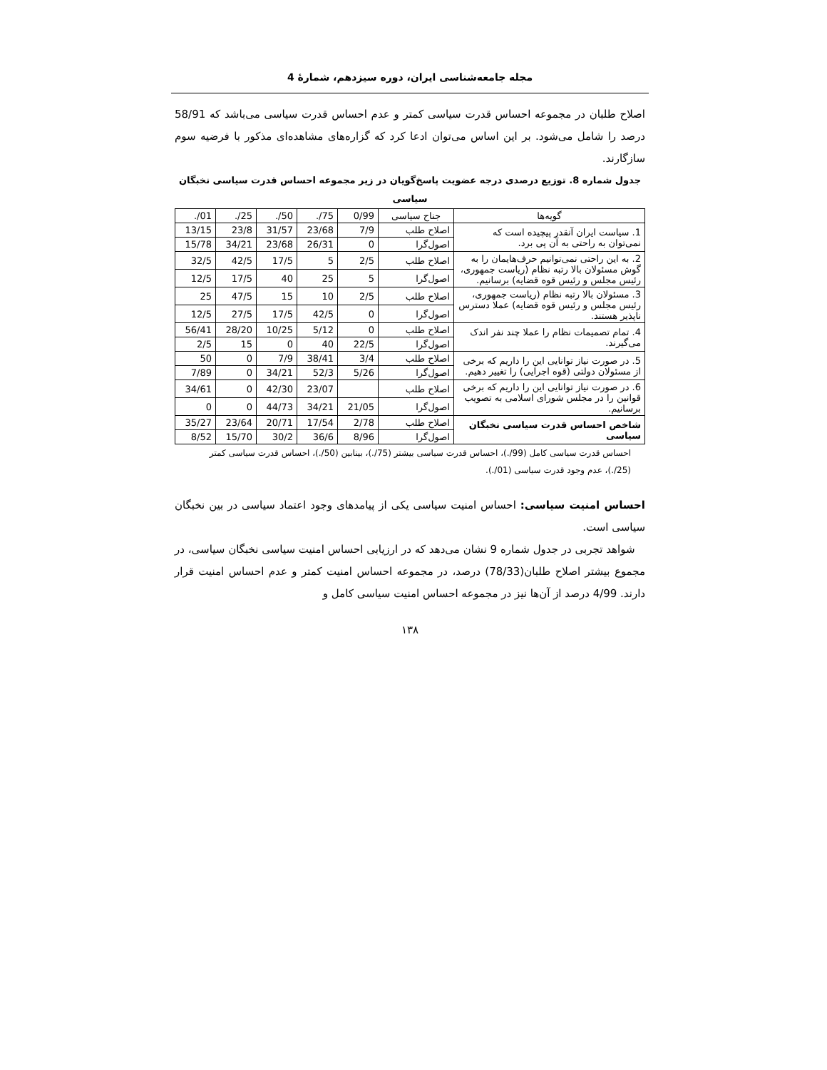مجله جامعه‌شناسی ایران، دوره سیزدهم، شمارهٔ 4
اصلاح طلبان در مجموعه احساس قدرت سیاسی کمتر و عدم احساس قدرت سیاسی می‌باشد که 58/91 درصد را شامل می‌شود. بر این اساس می‌توان ادعا کرد که گزاره‌های مشاهده‌ای مذکور با فرضیه سوم سازگارند.
جدول شماره 8. توزیع درصدی درجه عضویت پاسخ‌گویان در زیر مجموعه احساس قدرت سیاسی نخبگان سیاسی
| گویه‌ها | جناح سیاسی | 0/99 | ./75 | ./50 | ./25 | ./01 |
| 1. سیاست ایران آنقدر پیچیده است که نمی‌توان به راحتی به آن پی برد. | اصلاح طلب | 7/9 | 23/68 | 31/57 | 23/8 | 13/15 |
| | اصول‌گرا | 0 | 26/31 | 23/68 | 34/21 | 15/78 |
| 2. به این راحتی نمی‌توانیم حرف‌هایمان را به گوش مسئولان بالا رتبه نظام (ریاست جمهوری، رئیس مجلس و رئیس قوه قضایه) برسانیم. | اصلاح طلب | 2/5 | 5 | 17/5 | 42/5 | 32/5 |
| | اصول‌گرا | 5 | 25 | 40 | 17/5 | 12/5 |
| 3. مسئولان بالا رتبه نظام (ریاست جمهوری، رئیس مجلس و رئیس قوه قضایه) عملا دسترس ناپذیر هستند. | اصلاح طلب | 2/5 | 10 | 15 | 47/5 | 25 |
| | اصول‌گرا | 0 | 42/5 | 17/5 | 27/5 | 12/5 |
| 4. تمام تصمیمات نظام را عملا چند نفر اندک می‌گیرند. | اصلاح طلب | 0 | 5/12 | 10/25 | 28/20 | 56/41 |
| | اصول‌گرا | 22/5 | 40 | 0 | 15 | 2/5 |
| 5. در صورت نیاز توانایی این را داریم که برخی از مسئولان دولتی (قوه اجرایی) را تغییر دهیم. | اصلاح طلب | 3/4 | 38/41 | 7/9 | 0 | 50 |
| | اصول‌گرا | 5/26 | 52/3 | 34/21 | 0 | 7/89 |
| 6. در صورت نیاز توانایی این را داریم که برخی قوانین را در مجلس شورای اسلامی به تصویب برسانیم. | اصلاح طلب | | 23/07 | 42/30 | 0 | 34/61 |
| | اصول‌گرا | 21/05 | 34/21 | 44/73 | 0 | 0 |
| شاخص احساس قدرت سیاسی نخبگان سیاسی | اصلاح طلب | 2/78 | 17/54 | 20/71 | 23/64 | 35/27 |
| | اصول‌گرا | 8/96 | 36/6 | 30/2 | 15/70 | 8/52 |
احساس قدرت سیاسی کامل (99/.)، احساس قدرت سیاسی بیشتر (75/.)، بینابین (50/.)، احساس قدرت سیاسی کمتر (25/.)، عدم وجود قدرت سیاسی (01/.).
احساس امنیت سیاسی: احساس امنیت سیاسی یکی از پیامدهای وجود اعتماد سیاسی در بین نخبگان سیاسی است.
شواهد تجربی در جدول شماره 9 نشان می‌دهد که در ارزیابی احساس امنیت سیاسی نخبگان سیاسی، در مجموع بیشتر اصلاح طلبان(78/33) درصد، در مجموعه احساس امنیت کمتر و عدم احساس امنیت قرار دارند. 4/99 درصد از آن‌ها نیز در مجموعه احساس امنیت سیاسی کامل و
۱۳۸